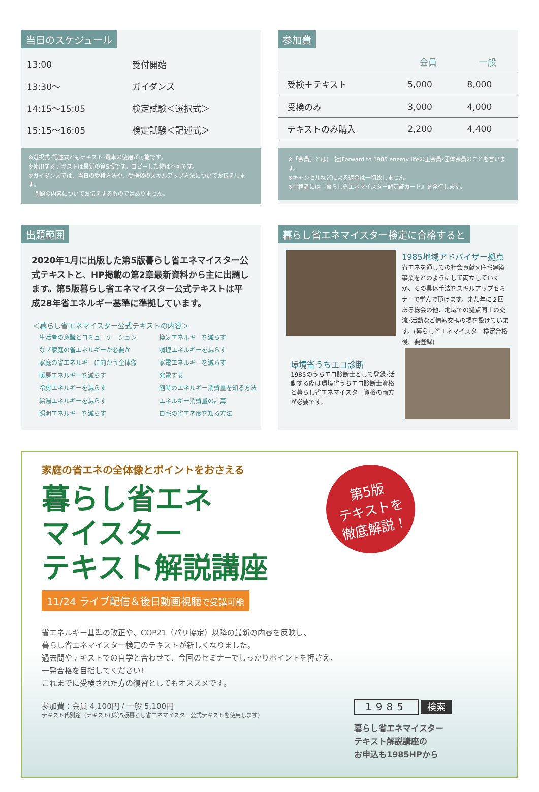当日のスケジュール
| 13:00 | 受付開始 |
| 13:30〜 | ガイダンス |
| 14:15〜15:05 | 検定試験＜選択式＞ |
| 15:15〜16:05 | 検定試験＜記述式＞ |
※選択式･記述式ともテキスト･電卓の使用が可能です。
※使用するテキストは最新の第5版です。コピーした物は不可です。
※ガイダンスでは、当日の受検方法や、受検後のスキルアップ方法についてお伝えします。
　問題の内容についてお伝えするものではありません。
参加費
| | 会員 | 一般 |
| --- | --- | --- |
| 受検＋テキスト | 5,000 | 8,000 |
| 受検のみ | 3,000 | 4,000 |
| テキストのみ購入 | 2,200 | 4,400 |
※「会員」とは(一社)Forward to 1985 energy lifeの正会員･団体会員のことを言います。
※キャンセルなどによる返金は一切致しません。
※合格者には『暮らし省エネマイスター認定証カード』を発行します。
出題範囲
2020年1月に出版した第5版暮らし省エネマイスター公式テキストと、HP掲載の第2章最新資料から主に出題します。第5版暮らし省エネマイスター公式テキストは平成28年省エネルギー基準に準拠しています。
＜暮らし省エネマイスター公式テキストの内容＞
| 生活者の意識とコミュニケーション | 換気エネルギーを減らす |
| なぜ家庭の省エネルギーが必要か | 調理エネルギーを減らす |
| 家庭の省エネルギーに向かう全体像 | 家電エネルギーを減らす |
| 暖房エネルギーを減らす | 発電する |
| 冷房エネルギーを減らす | 随時のエネルギー消費量を知る方法 |
| 給湯エネルギーを減らす | エネルギー消費量の計算 |
| 照明エネルギーを減らす | 自宅の省エネ度を知る方法 |
暮らし省エネマイスター検定に合格すると
1985地域アドバイザー拠点
省エネを通しての社会貢献×住宅建築事業をどのようにして両立していくか、その具体手法をスキルアップセミナーで学んで頂けます。また年に２回ある総会の他、地域での拠点同士の交流･活動など情報交換の場を設けています。(暮らし省エネマイスター検定合格後、要登録)
環境省うちエコ診断
1985のうちエコ診断士として登録･活動する際は環境省うちエコ診断士資格と暮らし省エネマイスター資格の両方が必要です。
家庭の省エネの全体像とポイントをおさえる
暮らし省エネ
マイスター
テキスト解説講座
11/24 ライブ配信＆後日動画視聴で受講可能
第5版
テキストを
徹底解説！
省エネルギー基準の改正や、COP21（パリ協定）以降の最新の内容を反映し、
暮らし省エネマイスター検定のテキストが新しくなりました。
過去問やテキストでの自学と合わせて、今回のセミナーでしっかりポイントを押さえ、
一発合格を目指してください!
これまでに受検された方の復習としてもオススメです。
参加費：会員 4,100円 / 一般 5,100円
テキスト代別途（テキストは第5版暮らし省エネマイスター公式テキストを使用します）
1985 検索
暮らし省エネマイスター
テキスト解説講座の
お申込も1985HPから